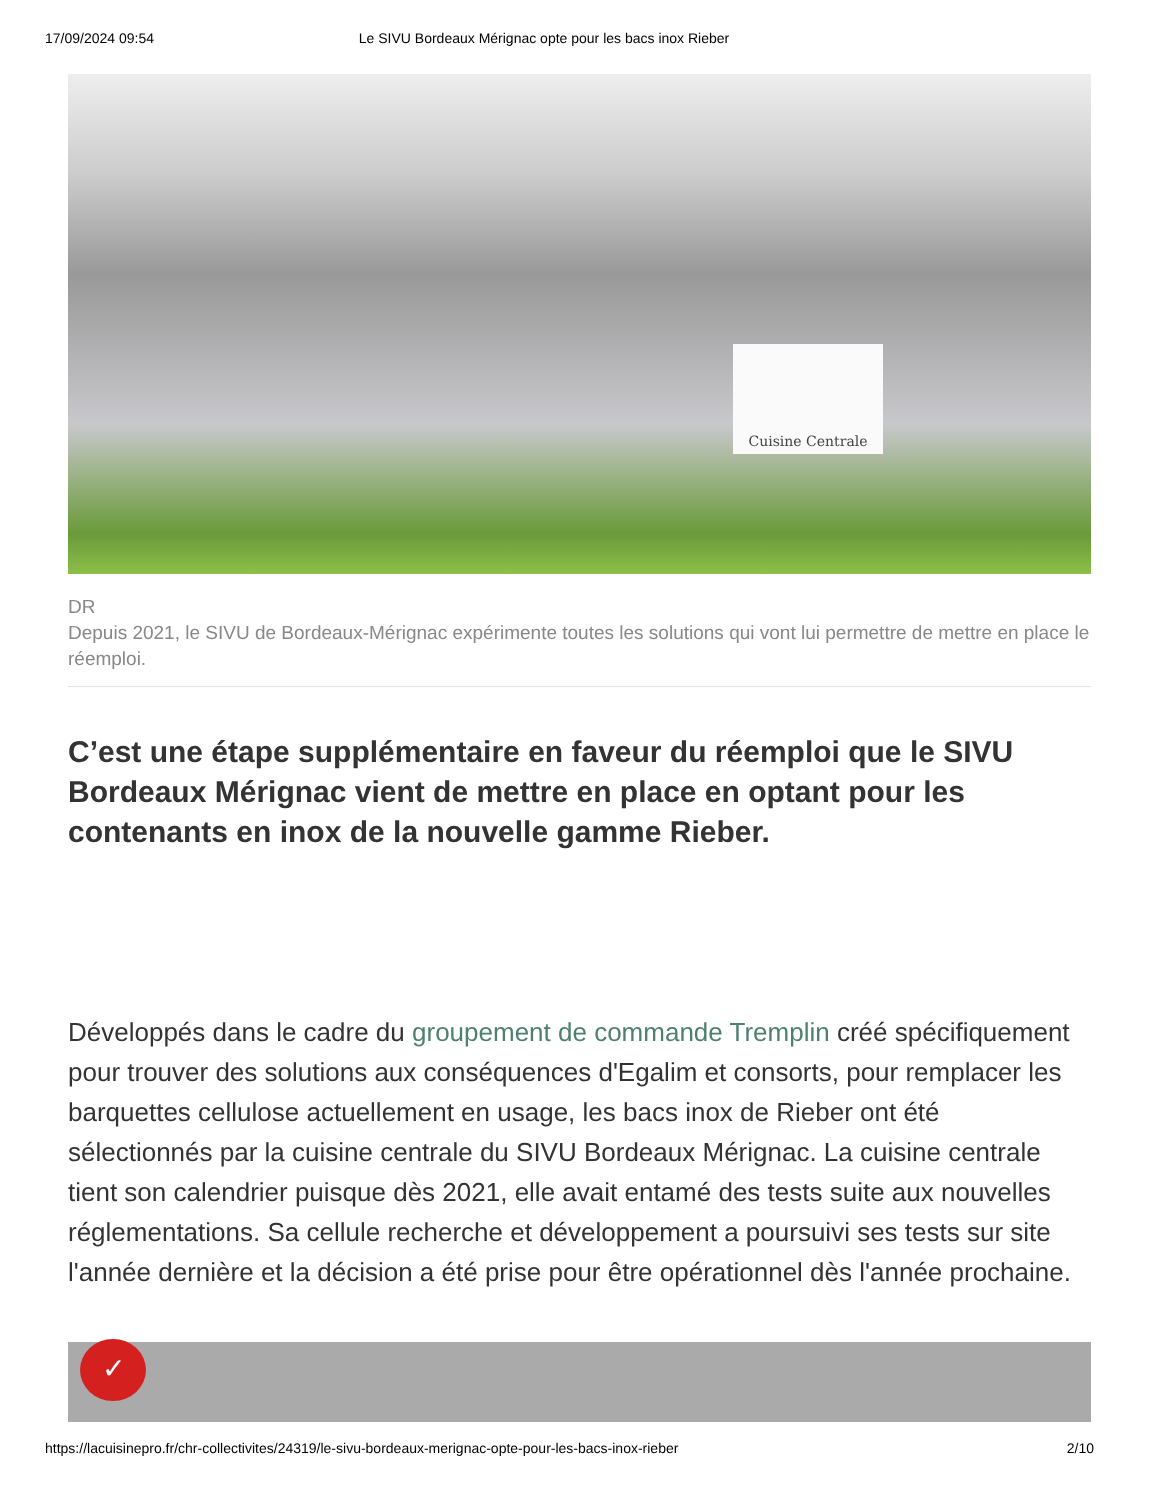17/09/2024 09:54 Le SIVU Bordeaux Mérignac opte pour les bacs inox Rieber
Cuisine Centrale
DR
Depuis 2021, le SIVU de Bordeaux-Mérignac expérimente toutes les solutions qui vont lui permettre de mettre en place le réemploi.
C’est une étape supplémentaire en faveur du réemploi que le SIVU Bordeaux Mérignac vient de mettre en place en optant pour les contenants en inox de la nouvelle gamme Rieber.
Développés dans le cadre du groupement de commande Tremplin créé spécifiquement pour trouver des solutions aux conséquences d'Egalim et consorts, pour remplacer les barquettes cellulose actuellement en usage, les bacs inox de Rieber ont été sélectionnés par la cuisine centrale du SIVU Bordeaux Mérignac. La cuisine centrale tient son calendrier puisque dès 2021, elle avait entamé des tests suite aux nouvelles réglementations. Sa cellule recherche et développement a poursuivi ses tests sur site l'année dernière et la décision a été prise pour être opérationnel dès l'année prochaine.
✓
https://lacuisinepro.fr/chr-collectivites/24319/le-sivu-bordeaux-merignac-opte-pour-les-bacs-inox-rieber 2/10